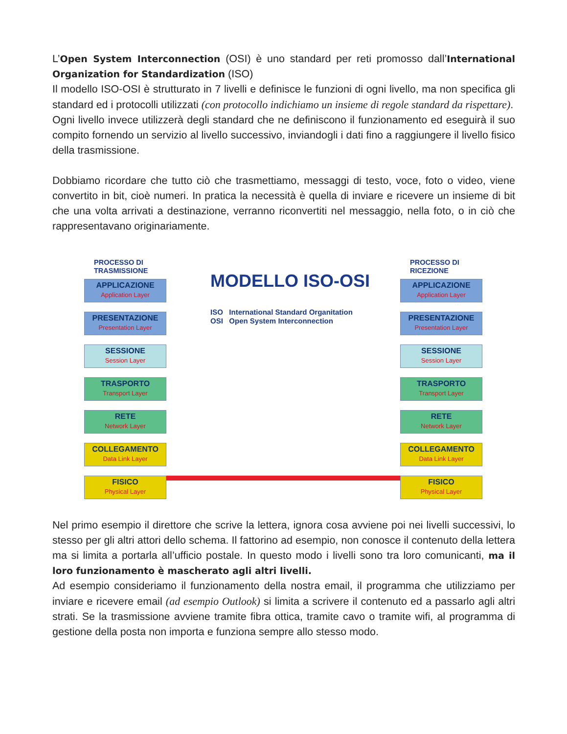L’Open System Interconnection (OSI) è uno standard per reti promosso dall’International Organization for Standardization (ISO)
Il modello ISO-OSI è strutturato in 7 livelli e definisce le funzioni di ogni livello, ma non specifica gli standard ed i protocolli utilizzati (con protocollo indichiamo un insieme di regole standard da rispettare).
Ogni livello invece utilizzerà degli standard che ne definiscono il funzionamento ed eseguirà il suo compito fornendo un servizio al livello successivo, inviandogli i dati fino a raggiungere il livello fisico della trasmissione.
Dobbiamo ricordare che tutto ciò che trasmettiamo, messaggi di testo, voce, foto o video, viene convertito in bit, cioè numeri. In pratica la necessità è quella di inviare e ricevere un insieme di bit che una volta arrivati a destinazione, verranno riconvertiti nel messaggio, nella foto, o in ciò che rappresentavano originariamente.
PROCESSO DI
TRASMISSIONE
APPLICAZIONE
Application Layer
PRESENTAZIONE
Presentation Layer
SESSIONE
Session Layer
TRASPORTO
Transport Layer
RETE
Network Layer
COLLEGAMENTO
Data Link Layer
FISICO
Physical Layer
MODELLO ISO-OSI
ISO International Standard Organitation
OSI Open System Interconnection
PROCESSO DI
RICEZIONE
APPLICAZIONE
Application Layer
PRESENTAZIONE
Presentation Layer
SESSIONE
Session Layer
TRASPORTO
Transport Layer
RETE
Network Layer
COLLEGAMENTO
Data Link Layer
FISICO
Physical Layer
Nel primo esempio il direttore che scrive la lettera, ignora cosa avviene poi nei livelli successivi, lo stesso per gli altri attori dello schema. Il fattorino ad esempio, non conosce il contenuto della lettera ma si limita a portarla all’ufficio postale. In questo modo i livelli sono tra loro comunicanti, ma il loro funzionamento è mascherato agli altri livelli.
Ad esempio consideriamo il funzionamento della nostra email, il programma che utilizziamo per inviare e ricevere email (ad esempio Outlook) si limita a scrivere il contenuto ed a passarlo agli altri strati. Se la trasmissione avviene tramite fibra ottica, tramite cavo o tramite wifi, al programma di gestione della posta non importa e funziona sempre allo stesso modo.